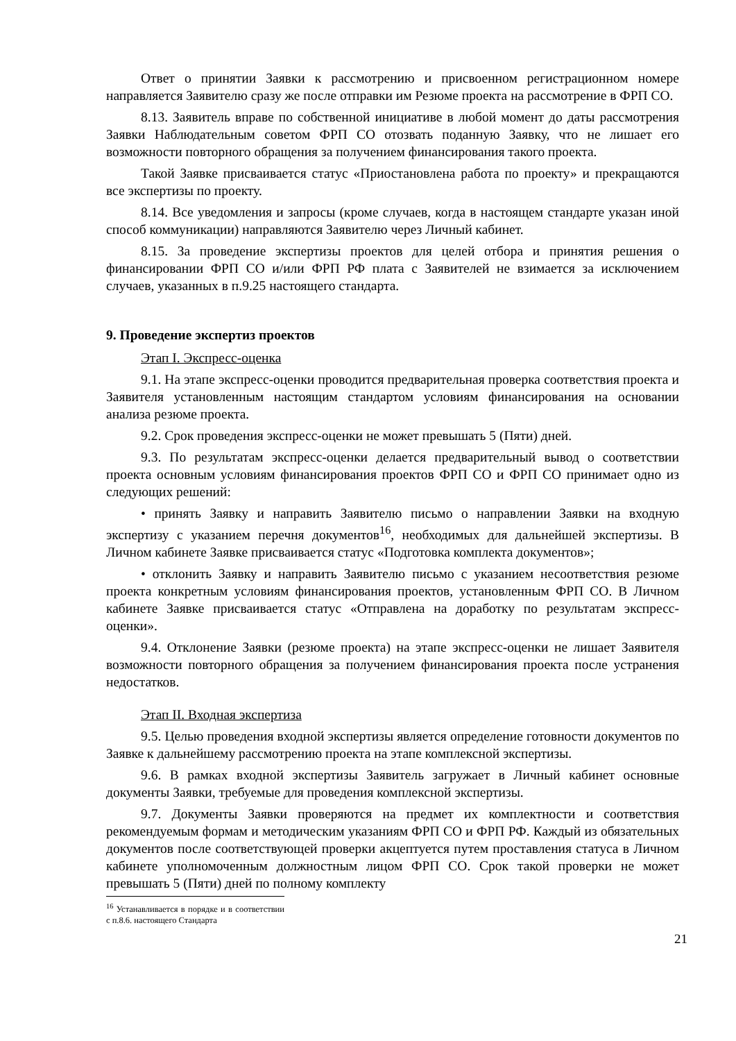Ответ о принятии Заявки к рассмотрению и присвоенном регистрационном номере направляется Заявителю сразу же после отправки им Резюме проекта на рассмотрение в ФРП СО.
8.13. Заявитель вправе по собственной инициативе в любой момент до даты рассмотрения Заявки Наблюдательным советом ФРП СО отозвать поданную Заявку, что не лишает его возможности повторного обращения за получением финансирования такого проекта.
Такой Заявке присваивается статус «Приостановлена работа по проекту» и прекращаются все экспертизы по проекту.
8.14. Все уведомления и запросы (кроме случаев, когда в настоящем стандарте указан иной способ коммуникации) направляются Заявителю через Личный кабинет.
8.15. За проведение экспертизы проектов для целей отбора и принятия решения о финансировании ФРП СО и/или ФРП РФ плата с Заявителей не взимается за исключением случаев, указанных в п.9.25 настоящего стандарта.
9. Проведение экспертиз проектов
Этап I. Экспресс-оценка
9.1. На этапе экспресс-оценки проводится предварительная проверка соответствия проекта и Заявителя установленным настоящим стандартом условиям финансирования на основании анализа резюме проекта.
9.2. Срок проведения экспресс-оценки не может превышать 5 (Пяти) дней.
9.3. По результатам экспресс-оценки делается предварительный вывод о соответствии проекта основным условиям финансирования проектов ФРП СО и ФРП СО принимает одно из следующих решений:
• принять Заявку и направить Заявителю письмо о направлении Заявки на входную экспертизу с указанием перечня документов<sup>16</sup>, необходимых для дальнейшей экспертизы. В Личном кабинете Заявке присваивается статус «Подготовка комплекта документов»;
• отклонить Заявку и направить Заявителю письмо с указанием несоответствия резюме проекта конкретным условиям финансирования проектов, установленным ФРП СО. В Личном кабинете Заявке присваивается статус «Отправлена на доработку по результатам экспресс-оценки».
9.4. Отклонение Заявки (резюме проекта) на этапе экспресс-оценки не лишает Заявителя возможности повторного обращения за получением финансирования проекта после устранения недостатков.
Этап II. Входная экспертиза
9.5. Целью проведения входной экспертизы является определение готовности документов по Заявке к дальнейшему рассмотрению проекта на этапе комплексной экспертизы.
9.6. В рамках входной экспертизы Заявитель загружает в Личный кабинет основные документы Заявки, требуемые для проведения комплексной экспертизы.
9.7. Документы Заявки проверяются на предмет их комплектности и соответствия рекомендуемым формам и методическим указаниям ФРП СО и ФРП РФ. Каждый из обязательных документов после соответствующей проверки акцептуется путем проставления статуса в Личном кабинете уполномоченным должностным лицом ФРП СО. Срок такой проверки не может превышать 5 (Пяти) дней по полному комплекту
<sup>16</sup> Устанавливается в порядке и в соответствии с п.8.6. настоящего Стандарта
21